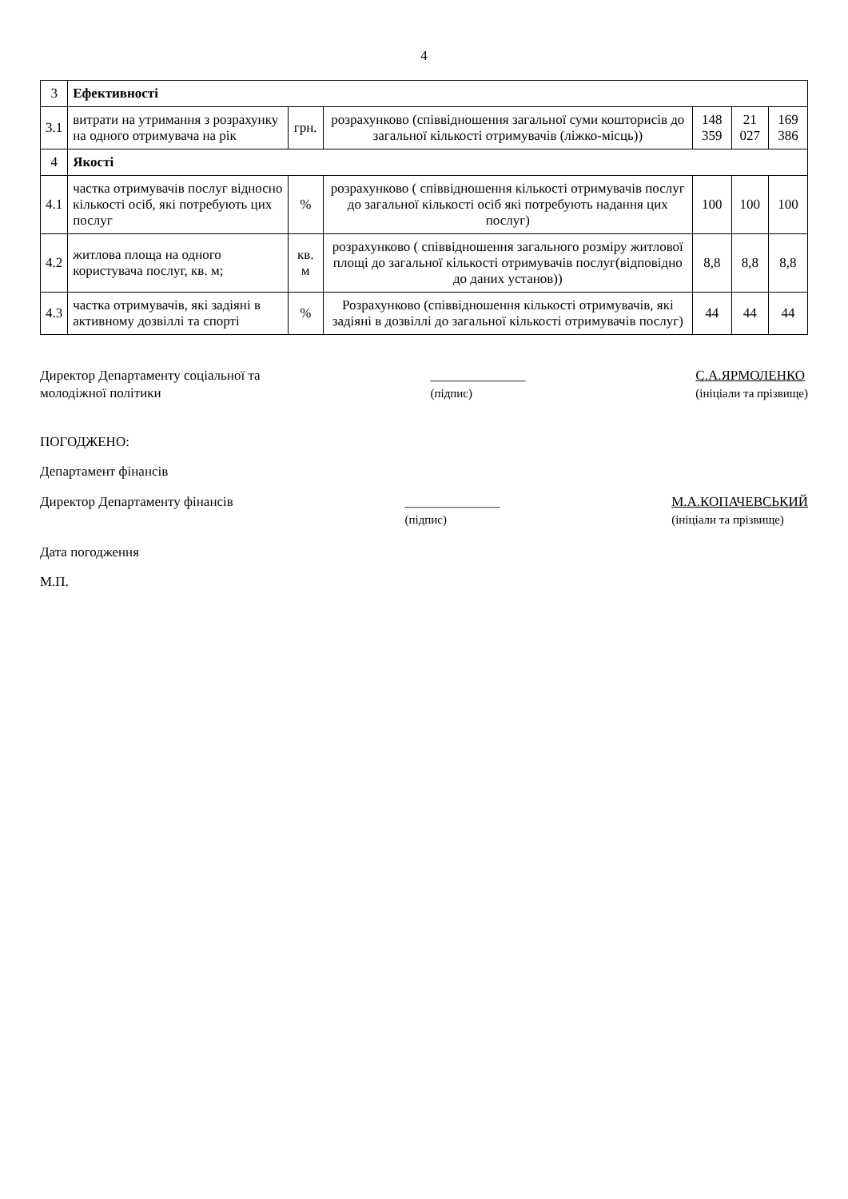4
| 3 | Ефективності | | | | | |
| 3.1 | витрати на утримання з розрахунку на одного отримувача на рік | грн. | розрахунково (співвідношення загальної суми кошторисів до загальної кількості отримувачів (ліжко-місць)) | 148 359 | 21 027 | 169 386 |
| 4 | Якості | | | | | |
| 4.1 | частка отримувачів послуг відносно кількості осіб, які потребують цих послуг | % | розрахунково ( співвідношення кількості отримувачів послуг до загальної кількості осіб які потребують надання цих послуг) | 100 | 100 | 100 |
| 4.2 | житлова площа на одного користувача послуг, кв. м; | кв. м | розрахунково ( співвідношення загального розміру житлової площі до загальної кількості отримувачів послуг(відповідно до даних установ)) | 8,8 | 8,8 | 8,8 |
| 4.3 | частка отримувачів, які задіяні в активному дозвіллі та спорті | % | Розрахунково (співвідношення кількості отримувачів, які задіяні в дозвіллі до загальної кількості отримувачів послуг) | 44 | 44 | 44 |
Директор Департаменту соціальної та
молодіжної політики
______________
(підпис)
С.А.ЯРМОЛЕНКО
(ініціали та прізвище)
ПОГОДЖЕНО:
Департамент фінансів
Директор Департаменту фінансів ______________
(підпис)
М.А.КОПАЧЕВСЬКИЙ
(ініціали та прізвище)
Дата погодження
М.П.